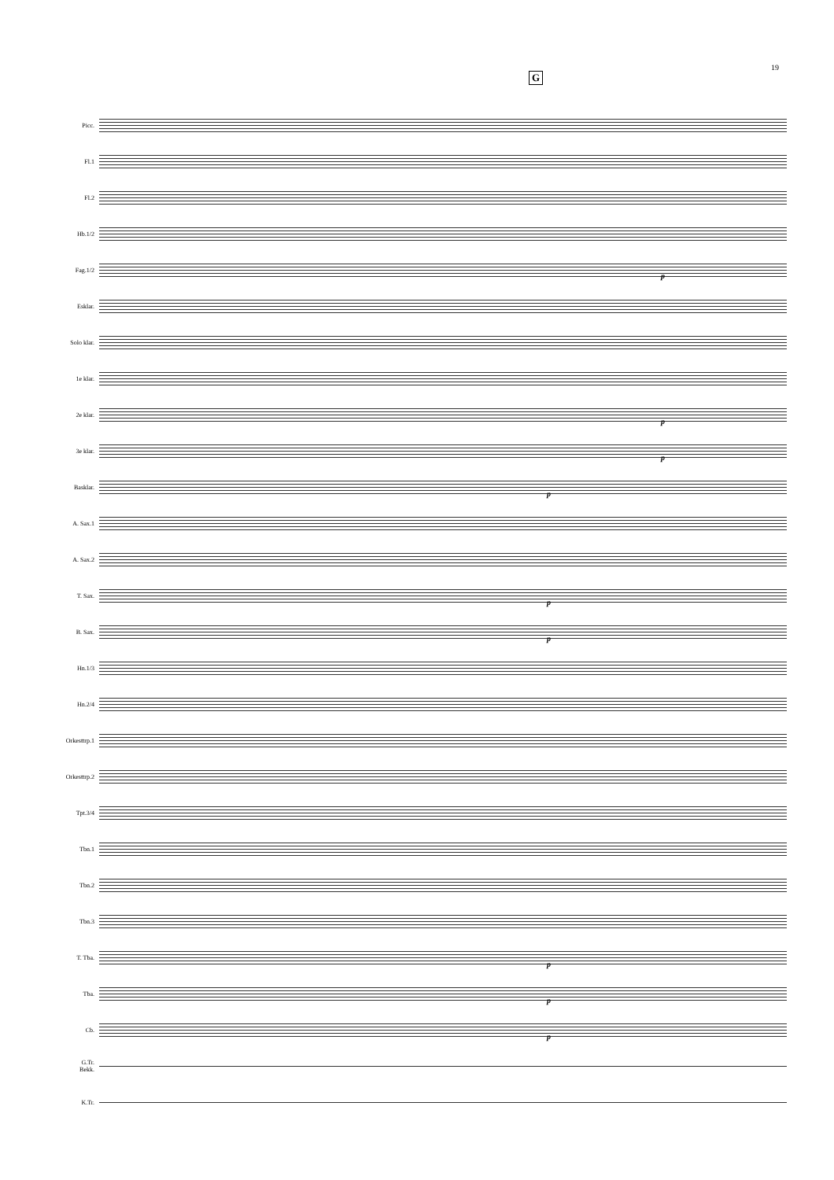19
G
Picc.
Fl.1
Fl.2
Hb.1/2
Fag.1/2
Esklar.
Solo klar.
1e klar.
2e klar.
3e klar.
Basklar.
A. Sax.1
A. Sax.2
T. Sax.
B. Sax.
Hn.1/3
Hn.2/4
Orkesttrp.1
Orkesttrp.2
Tpt.3/4
Tbn.1
Tbn.2
Tbn.3
T. Tba.
Tba.
Cb.
G.Tr.
Bekk.
K.Tr.
p
p
p
p
p
p
p
p
p